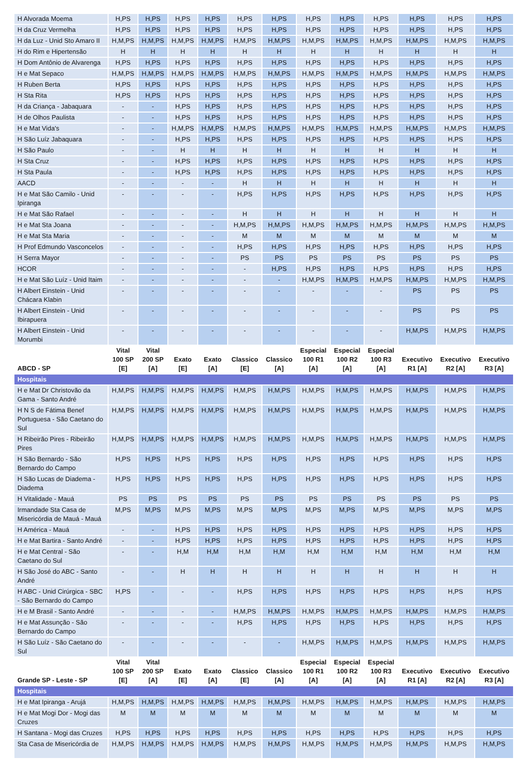| H Alvorada Moema | H,PS | H,PS | H,PS | H,PS | H,PS | H,PS | H,PS | H,PS | H,PS | H,PS | H,PS | H,PS |
| H da Cruz Vermelha | H,PS | H,PS | H,PS | H,PS | H,PS | H,PS | H,PS | H,PS | H,PS | H,PS | H,PS | H,PS |
| H da Luz - Unid Sto Amaro II | H,M,PS | H,M,PS | H,M,PS | H,M,PS | H,M,PS | H,M,PS | H,M,PS | H,M,PS | H,M,PS | H,M,PS | H,M,PS | H,M,PS |
| H do Rim e Hipertensão | H | H | H | H | H | H | H | H | H | H | H | H |
| H Dom Antônio de Alvarenga | H,PS | H,PS | H,PS | H,PS | H,PS | H,PS | H,PS | H,PS | H,PS | H,PS | H,PS | H,PS |
| H e Mat Sepaco | H,M,PS | H,M,PS | H,M,PS | H,M,PS | H,M,PS | H,M,PS | H,M,PS | H,M,PS | H,M,PS | H,M,PS | H,M,PS | H,M,PS |
| H Ruben Berta | H,PS | H,PS | H,PS | H,PS | H,PS | H,PS | H,PS | H,PS | H,PS | H,PS | H,PS | H,PS |
| H Sta Rita | H,PS | H,PS | H,PS | H,PS | H,PS | H,PS | H,PS | H,PS | H,PS | H,PS | H,PS | H,PS |
| H da Criança - Jabaquara | - | - | H,PS | H,PS | H,PS | H,PS | H,PS | H,PS | H,PS | H,PS | H,PS | H,PS |
| H de Olhos Paulista | - | - | H,PS | H,PS | H,PS | H,PS | H,PS | H,PS | H,PS | H,PS | H,PS | H,PS |
| H e Mat Vida's | - | - | H,M,PS | H,M,PS | H,M,PS | H,M,PS | H,M,PS | H,M,PS | H,M,PS | H,M,PS | H,M,PS | H,M,PS |
| H São Luíz Jabaquara | - | - | H,PS | H,PS | H,PS | H,PS | H,PS | H,PS | H,PS | H,PS | H,PS | H,PS |
| H São Paulo | - | - | H | H | H | H | H | H | H | H | H | H |
| H Sta Cruz | - | - | H,PS | H,PS | H,PS | H,PS | H,PS | H,PS | H,PS | H,PS | H,PS | H,PS |
| H Sta Paula | - | - | H,PS | H,PS | H,PS | H,PS | H,PS | H,PS | H,PS | H,PS | H,PS | H,PS |
| AACD | - | - | - | - | H | H | H | H | H | H | H | H |
| H e Mat São Camilo - Unid Ipiranga | - | - | - | - | H,PS | H,PS | H,PS | H,PS | H,PS | H,PS | H,PS | H,PS |
| H e Mat São Rafael | - | - | - | - | H | H | H | H | H | H | H | H |
| H e Mat Sta Joana | - | - | - | - | H,M,PS | H,M,PS | H,M,PS | H,M,PS | H,M,PS | H,M,PS | H,M,PS | H,M,PS |
| H e Mat Sta Maria | - | - | - | - | M | M | M | M | M | M | M | M |
| H Prof Edmundo Vasconcelos | - | - | - | - | H,PS | H,PS | H,PS | H,PS | H,PS | H,PS | H,PS | H,PS |
| H Serra Mayor | - | - | - | - | PS | PS | PS | PS | PS | PS | PS | PS |
| HCOR | - | - | - | - | - | H,PS | H,PS | H,PS | H,PS | H,PS | H,PS | H,PS |
| H e Mat São Luíz - Unid Itaim | - | - | - | - | - | - | H,M,PS | H,M,PS | H,M,PS | H,M,PS | H,M,PS | H,M,PS |
| H Albert Einstein - Unid Chácara Klabin | - | - | - | - | - | - | - | - | - | PS | PS | PS |
| H Albert Einstein - Unid Ibirapuera | - | - | - | - | - | - | - | - | - | PS | PS | PS |
| H Albert Einstein - Unid Morumbi | - | - | - | - | - | - | - | - | - | H,M,PS | H,M,PS | H,M,PS |
| ABCD - SP | Vital 100 SP [E] | Vital 200 SP [A] | Exato [E] | Exato [A] | Classico [E] | Classico [A] | Especial 100 R1 [A] | Especial 100 R2 [A] | Especial 100 R3 [A] | Executivo R1 [A] | Executivo R2 [A] | Executivo R3 [A] |
| Hospitais | | | | | | | | | | | | |
| H e Mat Dr Christovão da Gama - Santo André | H,M,PS | H,M,PS | H,M,PS | H,M,PS | H,M,PS | H,M,PS | H,M,PS | H,M,PS | H,M,PS | H,M,PS | H,M,PS | H,M,PS |
| H N S de Fátima Benef Portuguesa - São Caetano do Sul | H,M,PS | H,M,PS | H,M,PS | H,M,PS | H,M,PS | H,M,PS | H,M,PS | H,M,PS | H,M,PS | H,M,PS | H,M,PS | H,M,PS |
| H Ribeirão Pires - Ribeirão Pires | H,M,PS | H,M,PS | H,M,PS | H,M,PS | H,M,PS | H,M,PS | H,M,PS | H,M,PS | H,M,PS | H,M,PS | H,M,PS | H,M,PS |
| H São Bernardo - São Bernardo do Campo | H,PS | H,PS | H,PS | H,PS | H,PS | H,PS | H,PS | H,PS | H,PS | H,PS | H,PS | H,PS |
| H São Lucas de Diadema - Diadema | H,PS | H,PS | H,PS | H,PS | H,PS | H,PS | H,PS | H,PS | H,PS | H,PS | H,PS | H,PS |
| H Vitalidade - Mauá | PS | PS | PS | PS | PS | PS | PS | PS | PS | PS | PS | PS |
| Irmandade Sta Casa de Misericórdia de Mauá - Mauá | M,PS | M,PS | M,PS | M,PS | M,PS | M,PS | M,PS | M,PS | M,PS | M,PS | M,PS | M,PS |
| H América - Mauá | - | - | H,PS | H,PS | H,PS | H,PS | H,PS | H,PS | H,PS | H,PS | H,PS | H,PS |
| H e Mat Bartira - Santo André | - | - | H,PS | H,PS | H,PS | H,PS | H,PS | H,PS | H,PS | H,PS | H,PS | H,PS |
| H e Mat Central - São Caetano do Sul | - | - | H,M | H,M | H,M | H,M | H,M | H,M | H,M | H,M | H,M | H,M |
| H São José do ABC - Santo André | - | - | H | H | H | H | H | H | H | H | H | H |
| H ABC - Unid Cirúrgica - SBC - São Bernardo do Campo | H,PS | - | - | - | H,PS | H,PS | H,PS | H,PS | H,PS | H,PS | H,PS | H,PS |
| H e M Brasil - Santo André | - | - | - | - | H,M,PS | H,M,PS | H,M,PS | H,M,PS | H,M,PS | H,M,PS | H,M,PS | H,M,PS |
| H e Mat Assunção - São Bernardo do Campo | - | - | - | - | H,PS | H,PS | H,PS | H,PS | H,PS | H,PS | H,PS | H,PS |
| H São Luíz - São Caetano do Sul | - | - | - | - | - | - | H,M,PS | H,M,PS | H,M,PS | H,M,PS | H,M,PS | H,M,PS |
| Grande SP - Leste - SP | Vital 100 SP [E] | Vital 200 SP [A] | Exato [E] | Exato [A] | Classico [E] | Classico [A] | Especial 100 R1 [A] | Especial 100 R2 [A] | Especial 100 R3 [A] | Executivo R1 [A] | Executivo R2 [A] | Executivo R3 [A] |
| Hospitais | | | | | | | | | | | | |
| H e Mat Ipiranga - Arujá | H,M,PS | H,M,PS | H,M,PS | H,M,PS | H,M,PS | H,M,PS | H,M,PS | H,M,PS | H,M,PS | H,M,PS | H,M,PS | H,M,PS |
| H e Mat Mogi Dor - Mogi das Cruzes | M | M | M | M | M | M | M | M | M | M | M | M |
| H Santana - Mogi das Cruzes | H,PS | H,PS | H,PS | H,PS | H,PS | H,PS | H,PS | H,PS | H,PS | H,PS | H,PS | H,PS |
| Sta Casa de Misericórdia de | H,M,PS | H,M,PS | H,M,PS | H,M,PS | H,M,PS | H,M,PS | H,M,PS | H,M,PS | H,M,PS | H,M,PS | H,M,PS | H,M,PS |